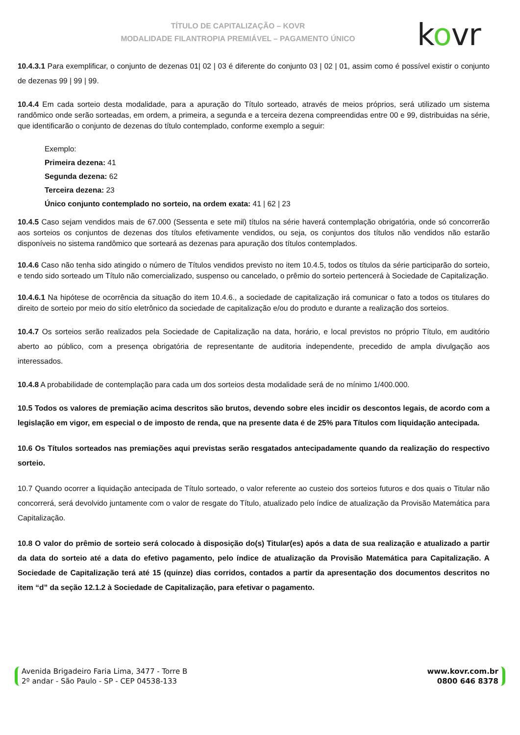TÍTULO DE CAPITALIZAÇÃO – KOVR
MODALIDADE FILANTROPIA PREMIÁVEL – PAGAMENTO ÚNICO
kovr
10.4.3.1 Para exemplificar, o conjunto de dezenas 01| 02 | 03 é diferente do conjunto 03 | 02 | 01, assim como é possível existir o conjunto de dezenas 99 | 99 | 99.
10.4.4 Em cada sorteio desta modalidade, para a apuração do Título sorteado, através de meios próprios, será utilizado um sistema randômico onde serão sorteadas, em ordem, a primeira, a segunda e a terceira dezena compreendidas entre 00 e 99, distribuidas na série, que identificarão o conjunto de dezenas do título contemplado, conforme exemplo a seguir:
Exemplo:
Primeira dezena: 41
Segunda dezena: 62
Terceira dezena: 23
Único conjunto contemplado no sorteio, na ordem exata: 41 | 62 | 23
10.4.5 Caso sejam vendidos mais de 67.000 (Sessenta e sete mil) títulos na série haverá contemplação obrigatória, onde só concorrerão aos sorteios os conjuntos de dezenas dos títulos efetivamente vendidos, ou seja, os conjuntos dos títulos não vendidos não estarão disponíveis no sistema randômico que sorteará as dezenas para apuração dos títulos contemplados.
10.4.6 Caso não tenha sido atingido o número de Títulos vendidos previsto no item 10.4.5, todos os títulos da série participarão do sorteio, e tendo sido sorteado um Título não comercializado, suspenso ou cancelado, o prêmio do sorteio pertencerá à Sociedade de Capitalização.
10.4.6.1 Na hipótese de ocorrência da situação do item 10.4.6., a sociedade de capitalização irá comunicar o fato a todos os titulares do direito de sorteio por meio do sitío eletrônico da sociedade de capitalização e/ou do produto e durante a realização dos sorteios.
10.4.7 Os sorteios serão realizados pela Sociedade de Capitalização na data, horário, e local previstos no próprio Título, em auditório aberto ao público, com a presença obrigatória de representante de auditoria independente, precedido de ampla divulgação aos interessados.
10.4.8 A probabilidade de contemplação para cada um dos sorteios desta modalidade será de no mínimo 1/400.000.
10.5 Todos os valores de premiação acima descritos são brutos, devendo sobre eles incidir os descontos legais, de acordo com a legislação em vigor, em especial o de imposto de renda, que na presente data é de 25% para Títulos com liquidação antecipada.
10.6 Os Títulos sorteados nas premiações aqui previstas serão resgatados antecipadamente quando da realização do respectivo sorteio.
10.7 Quando ocorrer a liquidação antecipada de Título sorteado, o valor referente ao custeio dos sorteios futuros e dos quais o Titular não concorrerá, será devolvido juntamente com o valor de resgate do Título, atualizado pelo índice de atualização da Provisão Matemática para Capitalização.
10.8 O valor do prêmio de sorteio será colocado à disposição do(s) Titular(es) após a data de sua realização e atualizado a partir da data do sorteio até a data do efetivo pagamento, pelo índice de atualização da Provisão Matemática para Capitalização. A Sociedade de Capitalização terá até 15 (quinze) dias corridos, contados a partir da apresentação dos documentos descritos no item “d” da seção 12.1.2 à Sociedade de Capitalização, para efetivar o pagamento.
Avenida Brigadeiro Faria Lima, 3477 - Torre B
2º andar - São Paulo - SP - CEP 04538-133
www.kovr.com.br
0800 646 8378